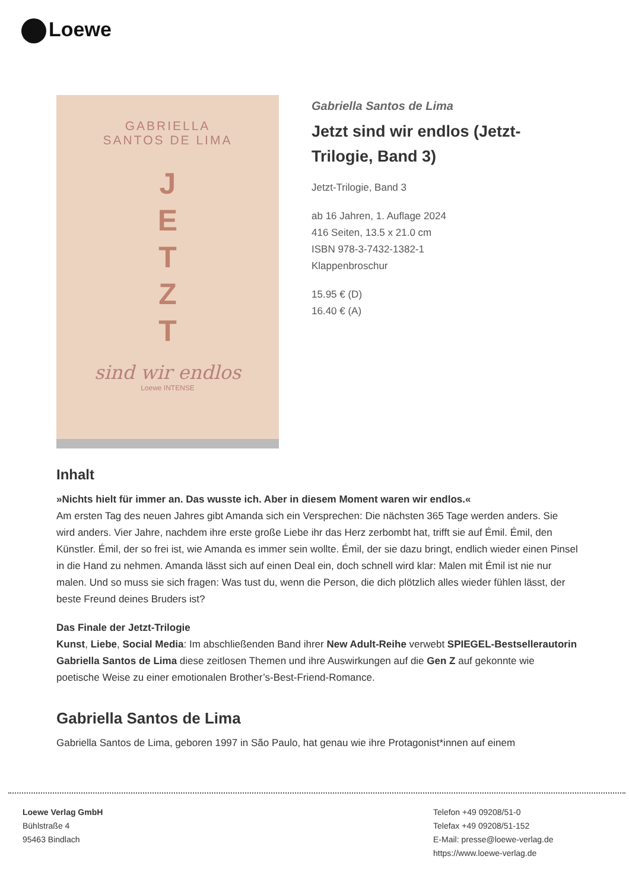Loewe
GABRIELLA
SANTOS DE LIMA
J
E
T
Z
T
sind wir endlos
Loewe INTENSE
Gabriella Santos de Lima
Jetzt sind wir endlos (Jetzt-Trilogie, Band 3)
Jetzt-Trilogie, Band 3
ab 16 Jahren, 1. Auflage 2024
416 Seiten, 13.5 x 21.0 cm
ISBN 978-3-7432-1382-1
Klappenbroschur
15.95 € (D)
16.40 € (A)
Inhalt
»Nichts hielt für immer an. Das wusste ich. Aber in diesem Moment waren wir endlos.«
Am ersten Tag des neuen Jahres gibt Amanda sich ein Versprechen: Die nächsten 365 Tage werden anders. Sie wird anders. Vier Jahre, nachdem ihre erste große Liebe ihr das Herz zerbombt hat, trifft sie auf Émil. Émil, den Künstler. Émil, der so frei ist, wie Amanda es immer sein wollte. Émil, der sie dazu bringt, endlich wieder einen Pinsel in die Hand zu nehmen. Amanda lässt sich auf einen Deal ein, doch schnell wird klar: Malen mit Émil ist nie nur malen. Und so muss sie sich fragen: Was tust du, wenn die Person, die dich plötzlich alles wieder fühlen lässt, der beste Freund deines Bruders ist?
Das Finale der Jetzt-Trilogie
Kunst, Liebe, Social Media: Im abschließenden Band ihrer New Adult-Reihe verwebt SPIEGEL-Bestsellerautorin Gabriella Santos de Lima diese zeitlosen Themen und ihre Auswirkungen auf die Gen Z auf gekonnte wie poetische Weise zu einer emotionalen Brother’s-Best-Friend-Romance.
Gabriella Santos de Lima
Gabriella Santos de Lima, geboren 1997 in São Paulo, hat genau wie ihre Protagonist*innen auf einem
Loewe Verlag GmbH
Bühlstraße 4
95463 Bindlach
Telefon +49 09208/51-0
Telefax +49 09208/51-152
E-Mail: presse@loewe-verlag.de
https://www.loewe-verlag.de